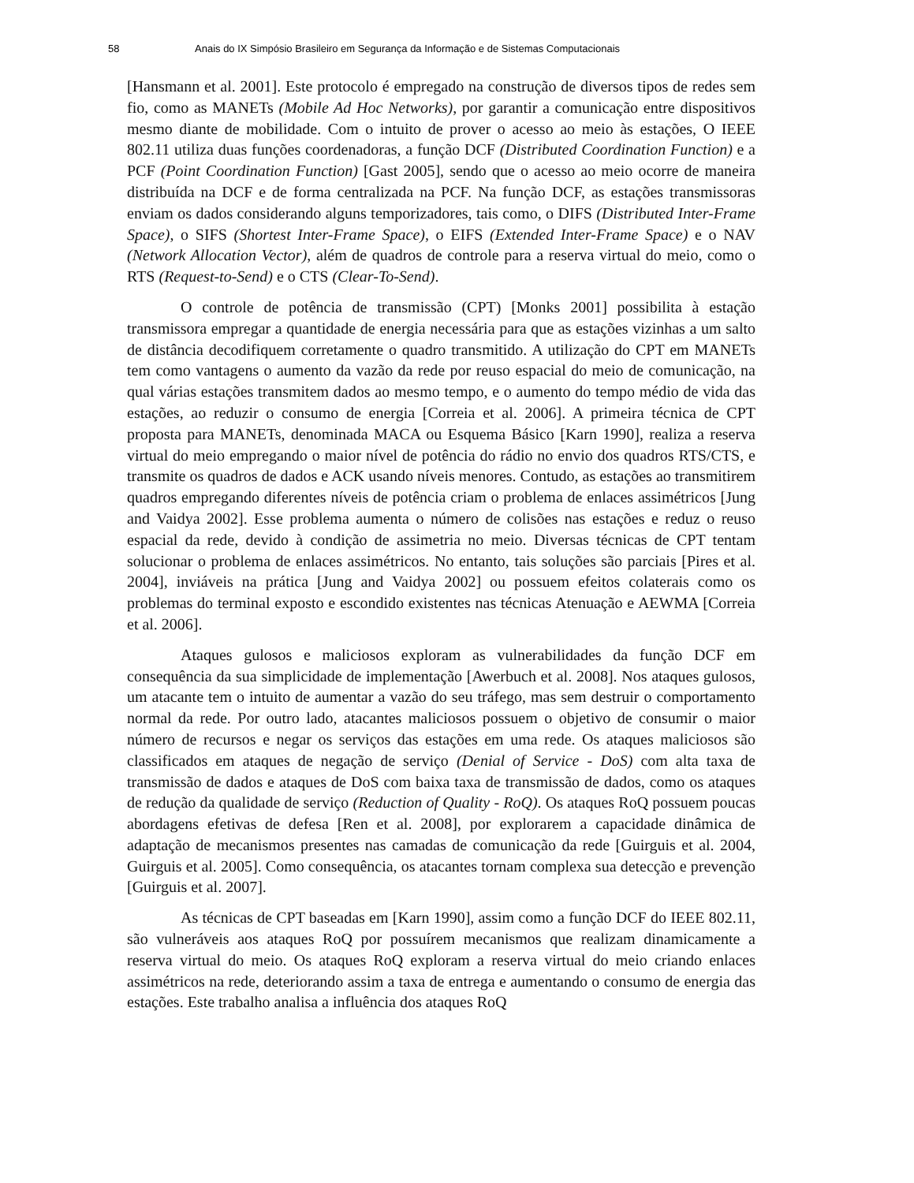58 Anais do IX Simpósio Brasileiro em Segurança da Informação e de Sistemas Computacionais
[Hansmann et al. 2001]. Este protocolo é empregado na construção de diversos tipos de redes sem fio, como as MANETs (Mobile Ad Hoc Networks), por garantir a comunicação entre dispositivos mesmo diante de mobilidade. Com o intuito de prover o acesso ao meio às estações, O IEEE 802.11 utiliza duas funções coordenadoras, a função DCF (Distributed Coordination Function) e a PCF (Point Coordination Function) [Gast 2005], sendo que o acesso ao meio ocorre de maneira distribuída na DCF e de forma centralizada na PCF. Na função DCF, as estações transmissoras enviam os dados considerando alguns temporizadores, tais como, o DIFS (Distributed Inter-Frame Space), o SIFS (Shortest Inter-Frame Space), o EIFS (Extended Inter-Frame Space) e o NAV (Network Allocation Vector), além de quadros de controle para a reserva virtual do meio, como o RTS (Request-to-Send) e o CTS (Clear-To-Send).
O controle de potência de transmissão (CPT) [Monks 2001] possibilita à estação transmissora empregar a quantidade de energia necessária para que as estações vizinhas a um salto de distância decodifiquem corretamente o quadro transmitido. A utilização do CPT em MANETs tem como vantagens o aumento da vazão da rede por reuso espacial do meio de comunicação, na qual várias estações transmitem dados ao mesmo tempo, e o aumento do tempo médio de vida das estações, ao reduzir o consumo de energia [Correia et al. 2006]. A primeira técnica de CPT proposta para MANETs, denominada MACA ou Esquema Básico [Karn 1990], realiza a reserva virtual do meio empregando o maior nível de potência do rádio no envio dos quadros RTS/CTS, e transmite os quadros de dados e ACK usando níveis menores. Contudo, as estações ao transmitirem quadros empregando diferentes níveis de potência criam o problema de enlaces assimétricos [Jung and Vaidya 2002]. Esse problema aumenta o número de colisões nas estações e reduz o reuso espacial da rede, devido à condição de assimetria no meio. Diversas técnicas de CPT tentam solucionar o problema de enlaces assimétricos. No entanto, tais soluções são parciais [Pires et al. 2004], inviáveis na prática [Jung and Vaidya 2002] ou possuem efeitos colaterais como os problemas do terminal exposto e escondido existentes nas técnicas Atenuação e AEWMA [Correia et al. 2006].
Ataques gulosos e maliciosos exploram as vulnerabilidades da função DCF em consequência da sua simplicidade de implementação [Awerbuch et al. 2008]. Nos ataques gulosos, um atacante tem o intuito de aumentar a vazão do seu tráfego, mas sem destruir o comportamento normal da rede. Por outro lado, atacantes maliciosos possuem o objetivo de consumir o maior número de recursos e negar os serviços das estações em uma rede. Os ataques maliciosos são classificados em ataques de negação de serviço (Denial of Service - DoS) com alta taxa de transmissão de dados e ataques de DoS com baixa taxa de transmissão de dados, como os ataques de redução da qualidade de serviço (Reduction of Quality - RoQ). Os ataques RoQ possuem poucas abordagens efetivas de defesa [Ren et al. 2008], por explorarem a capacidade dinâmica de adaptação de mecanismos presentes nas camadas de comunicação da rede [Guirguis et al. 2004, Guirguis et al. 2005]. Como consequência, os atacantes tornam complexa sua detecção e prevenção [Guirguis et al. 2007].
As técnicas de CPT baseadas em [Karn 1990], assim como a função DCF do IEEE 802.11, são vulneráveis aos ataques RoQ por possuírem mecanismos que realizam dinamicamente a reserva virtual do meio. Os ataques RoQ exploram a reserva virtual do meio criando enlaces assimétricos na rede, deteriorando assim a taxa de entrega e aumentando o consumo de energia das estações. Este trabalho analisa a influência dos ataques RoQ